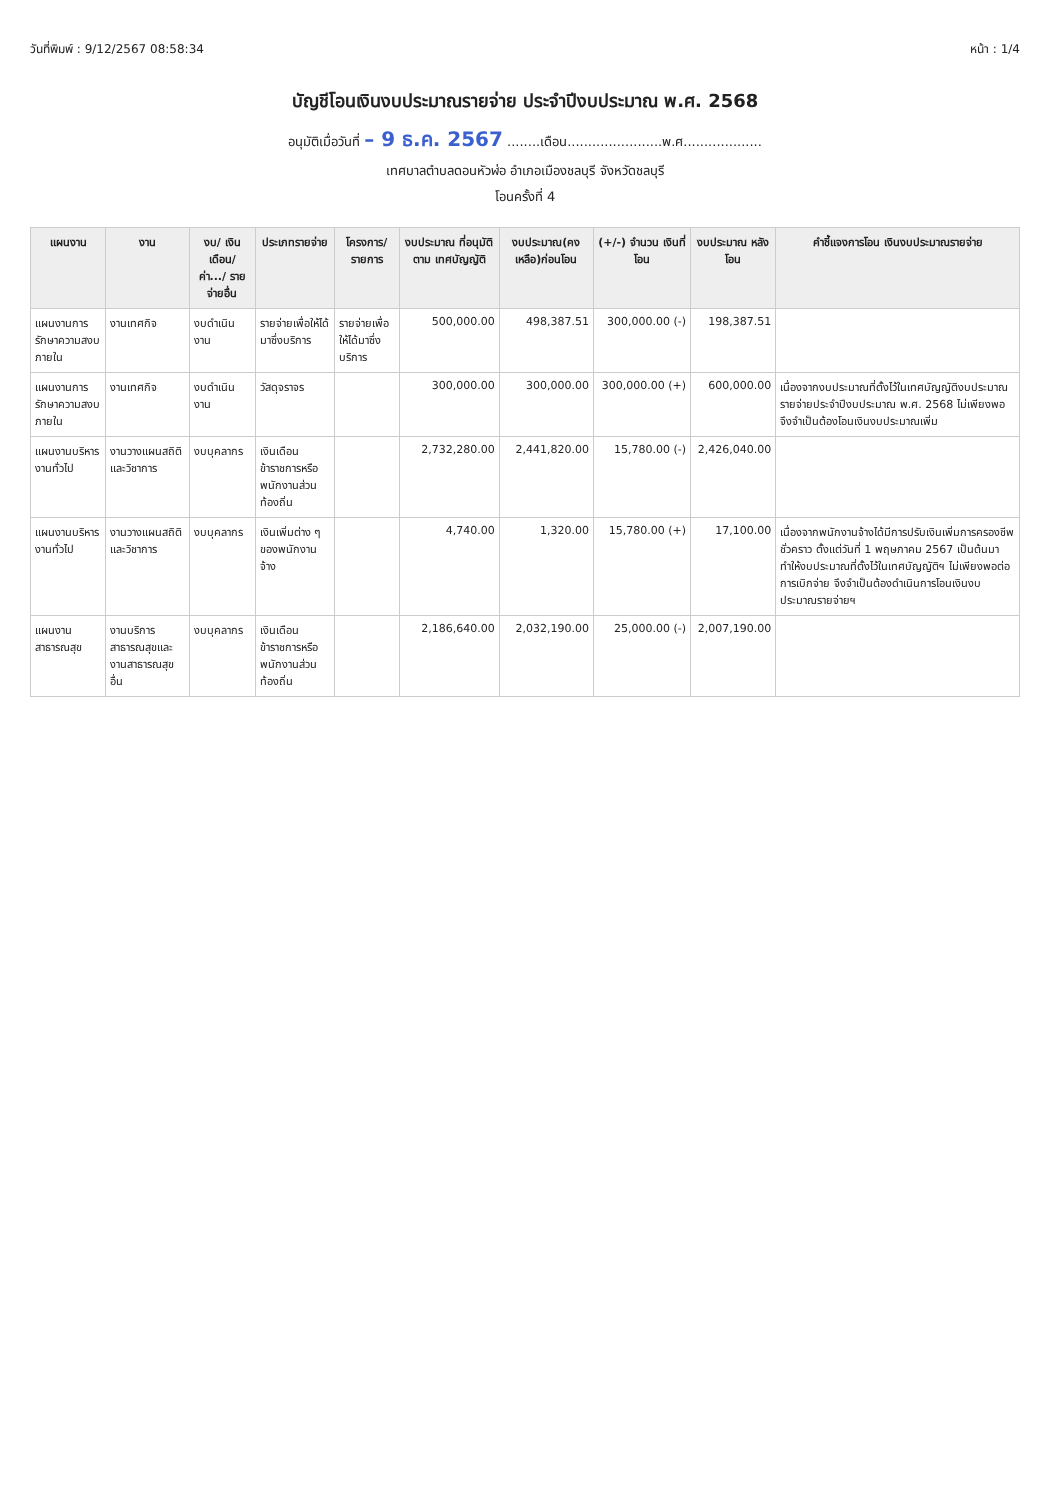วันที่พิมพ์ : 9/12/2567 08:58:34 หน้า : 1/4
บัญชีโอนเงินงบประมาณรายจ่าย ประจำปีงบประมาณ พ.ศ. 2568
อนุมัติเมื่อวันที่ – 9 ธ.ค. 2567 ........เดือน.......................พ.ศ...................
เทศบาลตำบลดอนหัวฬ่อ อำเภอเมืองชลบุรี จังหวัดชลบุรี
โอนครั้งที่ 4
| แผนงาน | งาน | งบ/ เงินเดือน/ ค่า.../ รายจ่ายอื่น | ประเภทรายจ่าย | โครงการ/ รายการ | งบประมาณ ที่อนุมัติตาม เทศบัญญัติ | งบประมาณ(คง เหลือ)ก่อนโอน | (+/-) จำนวน เงินที่โอน | งบประมาณ หลังโอน | คำชี้แจงการโอน เงินงบประมาณรายจ่าย |
| --- | --- | --- | --- | --- | --- | --- | --- | --- | --- |
| แผนงานการรักษาความสงบภายใน | งานเทศกิจ | งบดำเนินงาน | รายจ่ายเพื่อให้ได้มาซึ่งบริการ | รายจ่ายเพื่อให้ได้มาซึ่งบริการ | 500,000.00 | 498,387.51 | 300,000.00 (-) | 198,387.51 | |
| แผนงานการรักษาความสงบภายใน | งานเทศกิจ | งบดำเนินงาน | วัสดุจราจร | | 300,000.00 | 300,000.00 | 300,000.00 (+) | 600,000.00 | เนื่องจากงบประมาณที่ตั้งไว้ในเทศบัญญัติงบประมาณรายจ่ายประจำปีงบประมาณ พ.ศ. 2568 ไม่เพียงพอจึงจำเป็นต้องโอนเงินงบประมาณเพิ่ม |
| แผนงานบริหารงานทั่วไป | งานวางแผนสถิติและวิชาการ | งบบุคลากร | เงินเดือนข้าราชการหรือพนักงานส่วนท้องถิ่น | | 2,732,280.00 | 2,441,820.00 | 15,780.00 (-) | 2,426,040.00 | |
| แผนงานบริหารงานทั่วไป | งานวางแผนสถิติและวิชาการ | งบบุคลากร | เงินเพิ่มต่าง ๆ ของพนักงานจ้าง | | 4,740.00 | 1,320.00 | 15,780.00 (+) | 17,100.00 | เนื่องจากพนักงานจ้างได้มีการปรับเงินเพิ่มการครองชีพชั่วคราว ตั้งแต่วันที่ 1 พฤษภาคม 2567 เป็นต้นมา ทำให้งบประมาณที่ตั้งไว้ในเทศบัญญัติฯ ไม่เพียงพอต่อการเบิกจ่าย จึงจำเป็นต้องดำเนินการโอนเงินงบประมาณรายจ่ายฯ |
| แผนงานสาธารณสุข | งานบริการสาธารณสุขและงานสาธารณสุขอื่น | งบบุคลากร | เงินเดือนข้าราชการหรือพนักงานส่วนท้องถิ่น | | 2,186,640.00 | 2,032,190.00 | 25,000.00 (-) | 2,007,190.00 | |